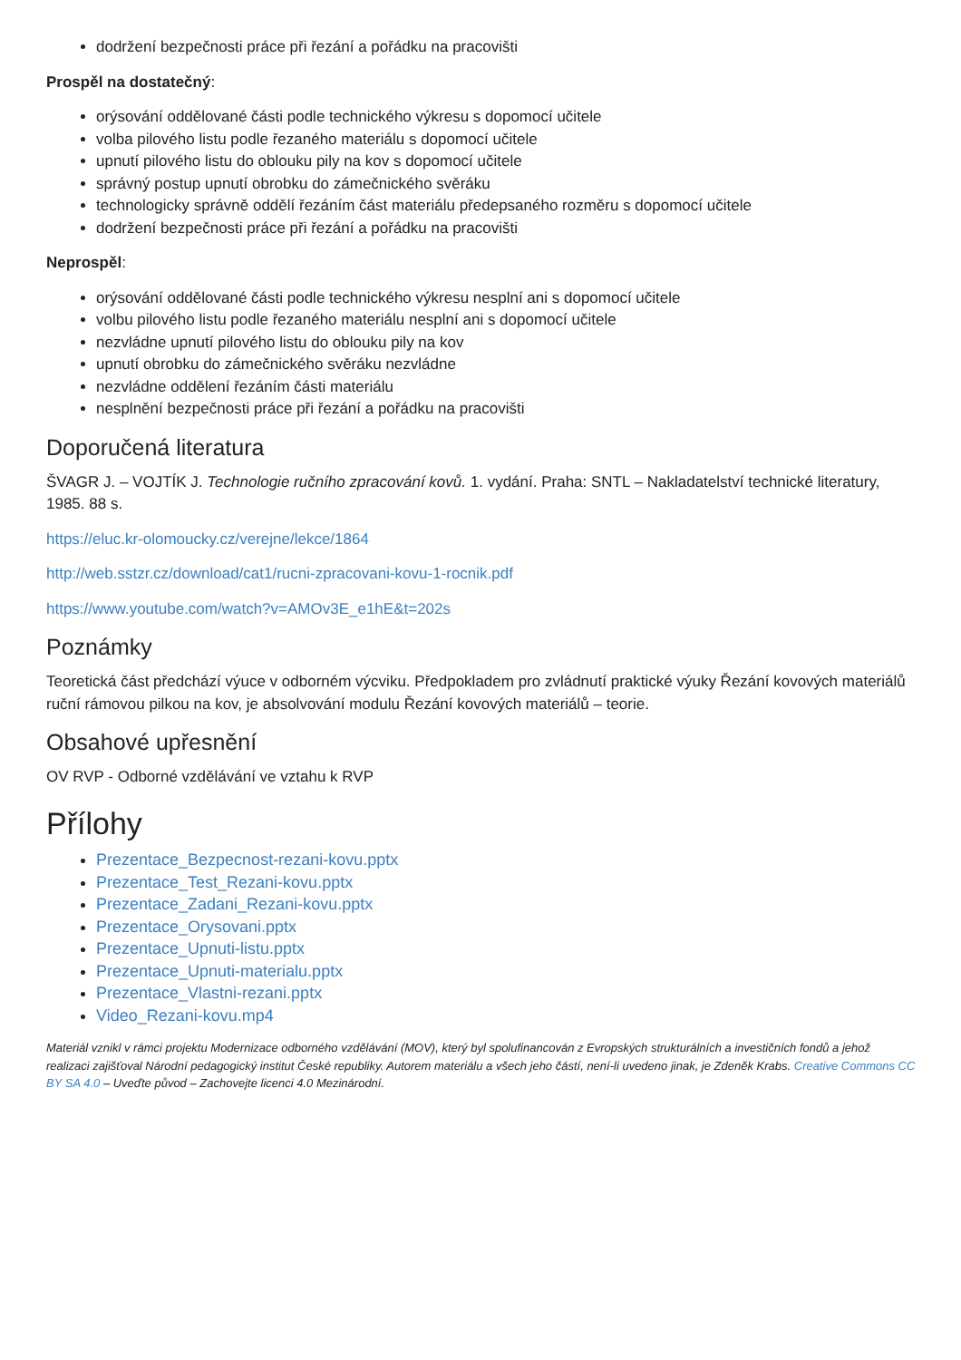dodržení bezpečnosti práce při řezání a pořádku na pracovišti
Prospěl na dostatečný:
orýsování oddělované části podle technického výkresu s dopomocí učitele
volba pilového listu podle řezaného materiálu s dopomocí učitele
upnutí pilového listu do oblouku pily na kov s dopomocí učitele
správný postup upnutí obrobku do zámečnického svěráku
technologicky správně oddělí řezáním část materiálu předepsaného rozměru s dopomocí učitele
dodržení bezpečnosti práce při řezání a pořádku na pracovišti
Neprospěl:
orýsování oddělované části podle technického výkresu nesplní ani s dopomocí učitele
volbu pilového listu podle řezaného materiálu nesplní ani s dopomocí učitele
nezvládne upnutí pilového listu do oblouku pily na kov
upnutí obrobku do zámečnického svěráku nezvládne
nezvládne oddělení řezáním části materiálu
nesplnění bezpečnosti práce při řezání a pořádku na pracovišti
Doporučená literatura
ŠVAGR J. – VOJTÍK J. Technologie ručního zpracování kovů. 1. vydání. Praha: SNTL – Nakladatelství technické literatury, 1985. 88 s.
https://eluc.kr-olomoucky.cz/verejne/lekce/1864
http://web.sstzr.cz/download/cat1/rucni-zpracovani-kovu-1-rocnik.pdf
https://www.youtube.com/watch?v=AMOv3E_e1hE&t=202s
Poznámky
Teoretická část předchází výuce v odborném výcviku. Předpokladem pro zvládnutí praktické výuky Řezání kovových materiálů ruční rámovou pilkou na kov, je absolvování modulu Řezání kovových materiálů – teorie.
Obsahové upřesnění
OV RVP - Odborné vzdělávání ve vztahu k RVP
Přílohy
Prezentace_Bezpecnost-rezani-kovu.pptx
Prezentace_Test_Rezani-kovu.pptx
Prezentace_Zadani_Rezani-kovu.pptx
Prezentace_Orysovani.pptx
Prezentace_Upnuti-listu.pptx
Prezentace_Upnuti-materialu.pptx
Prezentace_Vlastni-rezani.pptx
Video_Rezani-kovu.mp4
Materiál vznikl v rámci projektu Modernizace odborného vzdělávání (MOV), který byl spolufinancován z Evropských strukturálních a investičních fondů a jehož realizaci zajišťoval Národní pedagogický institut České republiky. Autorem materiálu a všech jeho částí, není-li uvedeno jinak, je Zdeněk Krabs. Creative Commons CC BY SA 4.0 – Uveďte původ – Zachovejte licenci 4.0 Mezinárodní.